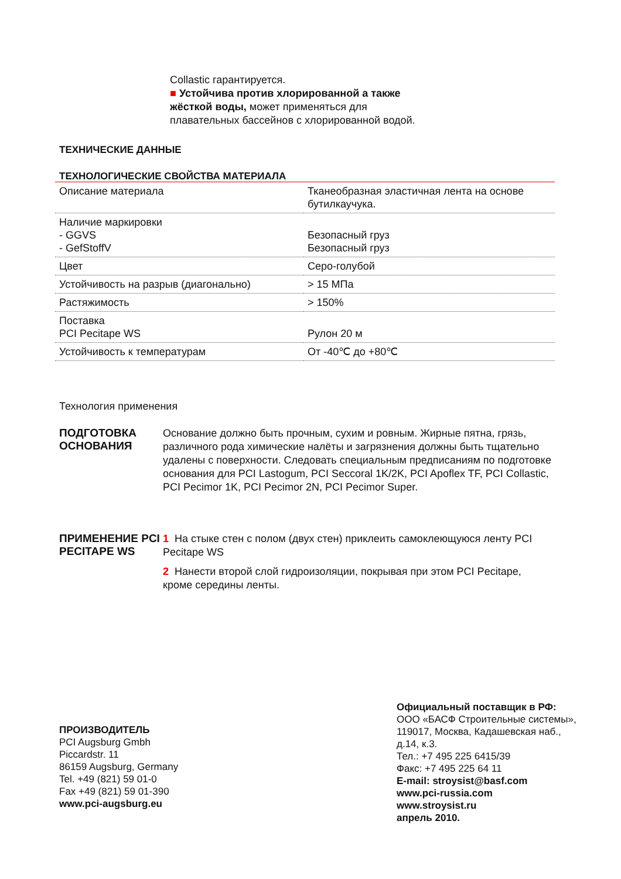Collastic гарантируется.
■ Устойчива против хлорированной а также жёсткой воды, может применяться для плавательных бассейнов с хлорированной водой.
ТЕХНИЧЕСКИЕ ДАННЫЕ
ТЕХНОЛОГИЧЕСКИЕ СВОЙСТВА МАТЕРИАЛА
| Описание материала | Тканеобразная эластичная лента на основе бутилкаучука. |
| Наличие маркировки - GGVS - GefStoffV | Безопасный груз Безопасный груз |
| Цвет | Серо-голубой |
| Устойчивость на разрыв (диагонально) | > 15 МПа |
| Растяжимость | > 150% |
| Поставка PCI Pecitape WS | Рулон 20 м |
| Устойчивость к температурам | От -40℃ до +80℃ |
Технология применения
ПОДГОТОВКА ОСНОВАНИЯ
Основание должно быть прочным, сухим и ровным. Жирные пятна, грязь, различного рода химические налёты и загрязнения должны быть тщательно удалены с поверхности. Следовать специальным предписаниям по подготовке основания для PCI Lastogum, PCI Seccoral 1K/2K, PCI Apoflex TF, PCI Collastic, PCI Pecimor 1K, PCI Pecimor 2N, PCI Pecimor Super.
ПРИМЕНЕНИЕ PCI PECITAPE WS
1 На стыке стен с полом (двух стен) приклеить самоклеющуюся ленту PCI Pecitape WS
2 Нанести второй слой гидроизоляции, покрывая при этом PCI Pecitape, кроме середины ленты.
ПРОИЗВОДИТЕЛЬ
PCI Augsburg Gmbh
Piccardstr. 11
86159 Augsburg, Germany
Tel. +49 (821) 59 01-0
Fax +49 (821) 59 01-390
www.pci-augsburg.eu
Официальный поставщик в РФ:
ООО «БАСФ Строительные системы»,
119017, Москва, Кадашевская наб.,
д.14, к.3.
Тел.: +7 495 225 6415/39
Факс: +7 495 225 64 11
E-mail: stroysist@basf.com
www.pci-russia.com
www.stroysist.ru
апрель 2010.